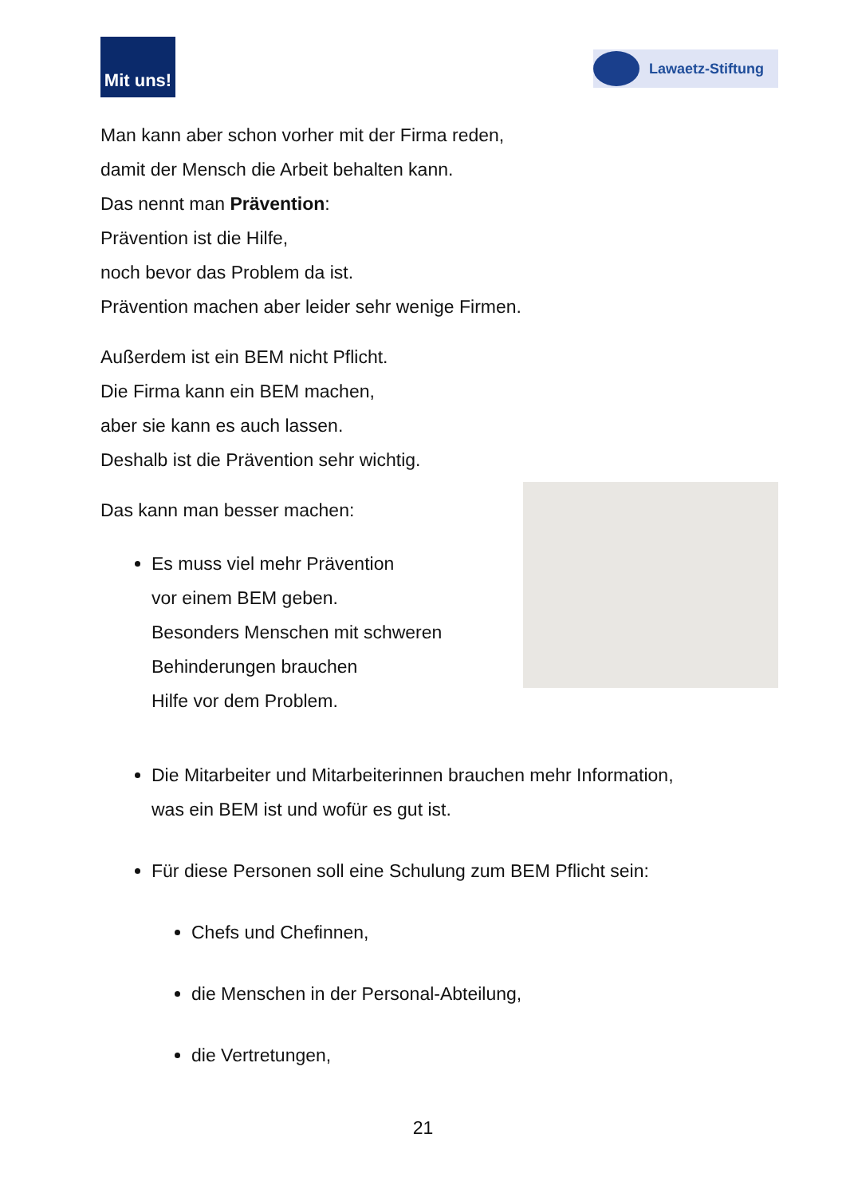Mit uns!
Lawaetz-Stiftung
Man kann aber schon vorher mit der Firma reden,
damit der Mensch die Arbeit behalten kann.
Das nennt man Prävention:
Prävention ist die Hilfe,
noch bevor das Problem da ist.
Prävention machen aber leider sehr wenige Firmen.
Außerdem ist ein BEM nicht Pflicht.
Die Firma kann ein BEM machen,
aber sie kann es auch lassen.
Deshalb ist die Prävention sehr wichtig.
Das kann man besser machen:
Es muss viel mehr Prävention
vor einem BEM geben.
Besonders Menschen mit schweren
Behinderungen brauchen
Hilfe vor dem Problem.
Die Mitarbeiter und Mitarbeiterinnen brauchen mehr Information,
was ein BEM ist und wofür es gut ist.
Für diese Personen soll eine Schulung zum BEM Pflicht sein:
Chefs und Chefinnen,
die Menschen in der Personal-Abteilung,
die Vertretungen,
21